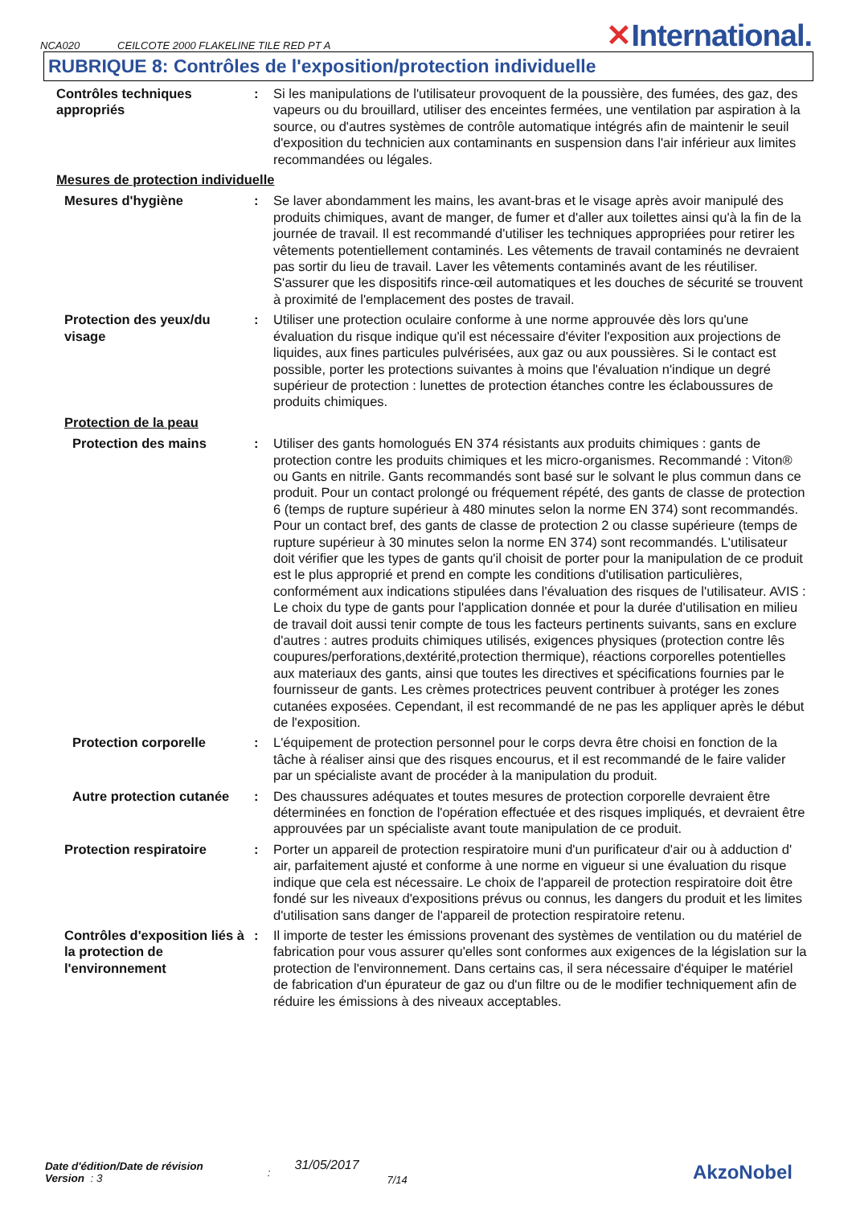NCA020 CEILCOTE 2000 FLAKELINE TILE RED PT A
✕International.
RUBRIQUE 8: Contrôles de l'exposition/protection individuelle
Contrôles techniques appropriés
: Si les manipulations de l'utilisateur provoquent de la poussière, des fumées, des gaz, des vapeurs ou du brouillard, utiliser des enceintes fermées, une ventilation par aspiration à la source, ou d'autres systèmes de contrôle automatique intégrés afin de maintenir le seuil d'exposition du technicien aux contaminants en suspension dans l'air inférieur aux limites recommandées ou légales.
Mesures de protection individuelle
Mesures d'hygiène : Se laver abondamment les mains, les avant-bras et le visage après avoir manipulé des produits chimiques, avant de manger, de fumer et d'aller aux toilettes ainsi qu'à la fin de la journée de travail. Il est recommandé d'utiliser les techniques appropriées pour retirer les vêtements potentiellement contaminés. Les vêtements de travail contaminés ne devraient pas sortir du lieu de travail. Laver les vêtements contaminés avant de les réutiliser. S'assurer que les dispositifs rince-œil automatiques et les douches de sécurité se trouvent à proximité de l'emplacement des postes de travail.
Protection des yeux/du visage
: Utiliser une protection oculaire conforme à une norme approuvée dès lors qu'une évaluation du risque indique qu'il est nécessaire d'éviter l'exposition aux projections de liquides, aux fines particules pulvérisées, aux gaz ou aux poussières. Si le contact est possible, porter les protections suivantes à moins que l'évaluation n'indique un degré supérieur de protection : lunettes de protection étanches contre les éclaboussures de produits chimiques.
Protection de la peau
Protection des mains : Utiliser des gants homologués EN 374 résistants aux produits chimiques : gants de protection contre les produits chimiques et les micro-organismes. Recommandé : Viton® ou Gants en nitrile. Gants recommandés sont basé sur le solvant le plus commun dans ce produit. Pour un contact prolongé ou fréquement répété, des gants de classe de protection 6 (temps de rupture supérieur à 480 minutes selon la norme EN 374) sont recommandés. Pour un contact bref, des gants de classe de protection 2 ou classe supérieure (temps de rupture supérieur à 30 minutes selon la norme EN 374) sont recommandés. L'utilisateur doit vérifier que les types de gants qu'il choisit de porter pour la manipulation de ce produit est le plus approprié et prend en compte les conditions d'utilisation particulières, conformément aux indications stipulées dans l'évaluation des risques de l'utilisateur. AVIS : Le choix du type de gants pour l'application donnée et pour la durée d'utilisation en milieu de travail doit aussi tenir compte de tous les facteurs pertinents suivants, sans en exclure d'autres : autres produits chimiques utilisés, exigences physiques (protection contre lês coupures/perforations,dextérité,protection thermique), réactions corporelles potentielles aux materiaux des gants, ainsi que toutes les directives et spécifications fournies par le fournisseur de gants. Les crèmes protectrices peuvent contribuer à protéger les zones cutanées exposées. Cependant, il est recommandé de ne pas les appliquer après le début de l'exposition.
Protection corporelle : L'équipement de protection personnel pour le corps devra être choisi en fonction de la tâche à réaliser ainsi que des risques encourus, et il est recommandé de le faire valider par un spécialiste avant de procéder à la manipulation du produit.
Autre protection cutanée
: Des chaussures adéquates et toutes mesures de protection corporelle devraient être déterminées en fonction de l'opération effectuée et des risques impliqués, et devraient être approuvées par un spécialiste avant toute manipulation de ce produit.
Protection respiratoire : Porter un appareil de protection respiratoire muni d'un purificateur d'air ou à adduction d' air, parfaitement ajusté et conforme à une norme en vigueur si une évaluation du risque indique que cela est nécessaire. Le choix de l'appareil de protection respiratoire doit être fondé sur les niveaux d'expositions prévus ou connus, les dangers du produit et les limites d'utilisation sans danger de l'appareil de protection respiratoire retenu.
Contrôles d'exposition liés à la protection de l'environnement
: Il importe de tester les émissions provenant des systèmes de ventilation ou du matériel de fabrication pour vous assurer qu'elles sont conformes aux exigences de la législation sur la protection de l'environnement. Dans certains cas, il sera nécessaire d'équiper le matériel de fabrication d'un épurateur de gaz ou d'un filtre ou de le modifier techniquement afin de réduire les émissions à des niveaux acceptables.
Date d'édition/Date de révision
Version : 3
:
31/05/2017
7/14
AkzoNobel